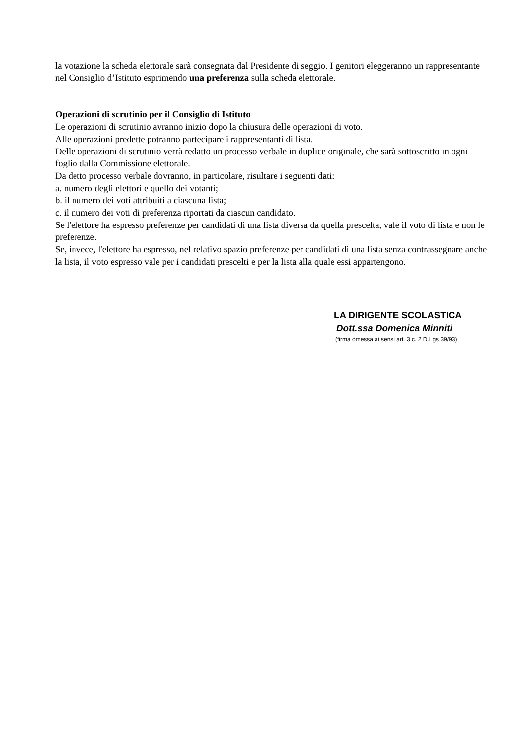la votazione la scheda elettorale sarà consegnata dal Presidente di seggio. I genitori eleggeranno un rappresentante nel Consiglio d’Istituto esprimendo una preferenza sulla scheda elettorale.
Operazioni di scrutinio per il Consiglio di Istituto
Le operazioni di scrutinio avranno inizio dopo la chiusura delle operazioni di voto.
Alle operazioni predette potranno partecipare i rappresentanti di lista.
Delle operazioni di scrutinio verrà redatto un processo verbale in duplice originale, che sarà sottoscritto in ogni foglio dalla Commissione elettorale.
Da detto processo verbale dovranno, in particolare, risultare i seguenti dati:
a. numero degli elettori e quello dei votanti;
b. il numero dei voti attribuiti a ciascuna lista;
c. il numero dei voti di preferenza riportati da ciascun candidato.
Se l'elettore ha espresso preferenze per candidati di una lista diversa da quella prescelta, vale il voto di lista e non le preferenze.
Se, invece, l'elettore ha espresso, nel relativo spazio preferenze per candidati di una lista senza contrassegnare anche la lista, il voto espresso vale per i candidati prescelti e per la lista alla quale essi appartengono.
LA DIRIGENTE SCOLASTICA
Dott.ssa Domenica Minniti
(firma omessa ai sensi art. 3 c. 2 D.Lgs 39/93)